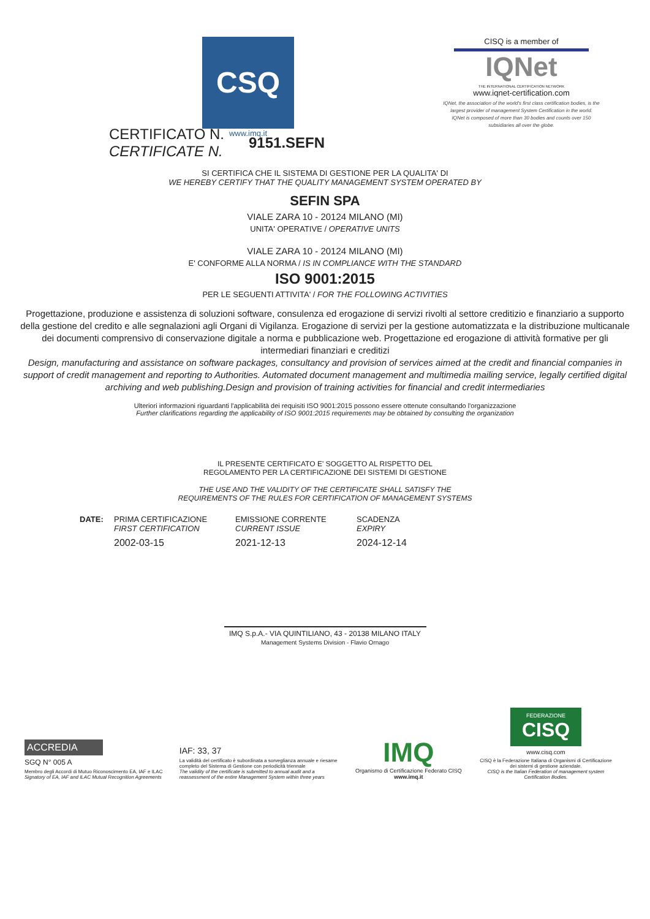CSQ
www.imq.it
CISQ is a member of
IQNet
THE INTERNATIONAL CERTIFICATION NETWORK
www.iqnet-certification.com
IQNet, the association of the world's first class certification bodies, is the largest provider of management System Certification in the world.
IQNet is composed of more than 30 bodies and counts over 150 subsidiaries all over the globe.
CERTIFICATO N.
CERTIFICATE N.
9151.SEFN
SI CERTIFICA CHE IL SISTEMA DI GESTIONE PER LA QUALITA' DI
WE HEREBY CERTIFY THAT THE QUALITY MANAGEMENT SYSTEM OPERATED BY
SEFIN SPA
VIALE ZARA 10 - 20124 MILANO (MI)
UNITA' OPERATIVE / OPERATIVE UNITS
VIALE ZARA 10 - 20124 MILANO (MI)
E' CONFORME ALLA NORMA / IS IN COMPLIANCE WITH THE STANDARD
ISO 9001:2015
PER LE SEGUENTI ATTIVITA' / FOR THE FOLLOWING ACTIVITIES
Progettazione, produzione e assistenza di soluzioni software, consulenza ed erogazione di servizi rivolti al settore creditizio e finanziario a supporto della gestione del credito e alle segnalazioni agli Organi di Vigilanza. Erogazione di servizi per la gestione automatizzata e la distribuzione multicanale dei documenti comprensivo di conservazione digitale a norma e pubblicazione web. Progettazione ed erogazione di attività formative per gli intermediari finanziari e creditizi
Design, manufacturing and assistance on software packages, consultancy and provision of services aimed at the credit and financial companies in support of credit management and reporting to Authorities. Automated document management and multimedia mailing service, legally certified digital archiving and web publishing.Design and provision of training activities for financial and credit intermediaries
Ulteriori informazioni riguardanti l'applicabilità dei requisiti ISO 9001:2015 possono essere ottenute consultando l'organizzazione
Further clarifications regarding the applicability of ISO 9001:2015 requirements may be obtained by consulting the organization
IL PRESENTE CERTIFICATO E' SOGGETTO AL RISPETTO DEL
REGOLAMENTO PER LA CERTIFICAZIONE DEI SISTEMI DI GESTIONE
THE USE AND THE VALIDITY OF THE CERTIFICATE SHALL SATISFY THE
REQUIREMENTS OF THE RULES FOR CERTIFICATION OF MANAGEMENT SYSTEMS
DATE: PRIMA CERTIFICAZIONE
FIRST CERTIFICATION
2002-03-15
EMISSIONE CORRENTE
CURRENT ISSUE
2021-12-13
SCADENZA
EXPIRY
2024-12-14
IMQ S.p.A.- VIA QUINTILIANO, 43 - 20138 MILANO ITALY
Management Systems Division - Flavio Ornago
ACCREDIA
SGQ N° 005 A
Membro degli Accordi di Mutuo Riconoscimento EA, IAF e ILAC
Signatory of EA, IAF and ILAC Mutual Recognition Agreements
IAF: 33, 37
La validità del certificato è subordinata a sorveglianza annuale e riesame completo del Sistema di Gestione con periodicità triennale
The validity of the certificate is submitted to annual audit and a reassessment of the entire Management System within three years
IMQ
Organismo di Certificazione Federato CISQ
www.imq.it
FEDERAZIONE
CISQ
www.cisq.com
CISQ è la Federazione Italiana di Organismi di Certificazione dei sistemi di gestione aziendale.
CISQ is the Italian Federation of management system Certification Bodies.